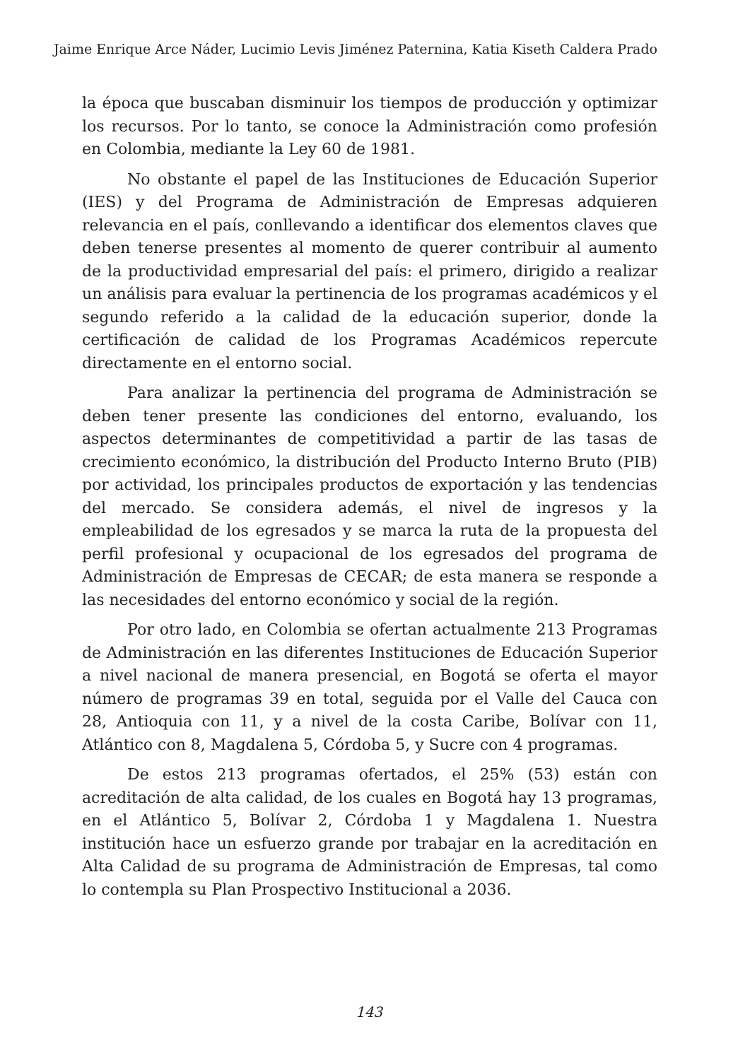Jaime Enrique Arce Náder, Lucimio Levis Jiménez Paternina, Katia Kiseth Caldera Prado
la época que buscaban disminuir los tiempos de producción y optimizar los recursos. Por lo tanto, se conoce la Administración como profesión en Colombia, mediante la Ley 60 de 1981.
No obstante el papel de las Instituciones de Educación Superior (IES) y del Programa de Administración de Empresas adquieren relevancia en el país, conllevando a identificar dos elementos claves que deben tenerse presentes al momento de querer contribuir al aumento de la productividad empresarial del país: el primero, dirigido a realizar un análisis para evaluar la pertinencia de los programas académicos y el segundo referido a la calidad de la educación superior, donde la certificación de calidad de los Programas Académicos repercute directamente en el entorno social.
Para analizar la pertinencia del programa de Administración se deben tener presente las condiciones del entorno, evaluando, los aspectos determinantes de competitividad a partir de las tasas de crecimiento económico, la distribución del Producto Interno Bruto (PIB) por actividad, los principales productos de exportación y las tendencias del mercado. Se considera además, el nivel de ingresos y la empleabilidad de los egresados y se marca la ruta de la propuesta del perfil profesional y ocupacional de los egresados del programa de Administración de Empresas de CECAR; de esta manera se responde a las necesidades del entorno económico y social de la región.
Por otro lado, en Colombia se ofertan actualmente 213 Programas de Administración en las diferentes Instituciones de Educación Superior a nivel nacional de manera presencial, en Bogotá se oferta el mayor número de programas 39 en total, seguida por el Valle del Cauca con 28, Antioquia con 11, y a nivel de la costa Caribe, Bolívar con 11, Atlántico con 8, Magdalena 5, Córdoba 5, y Sucre con 4 programas.
De estos 213 programas ofertados, el 25% (53) están con acreditación de alta calidad, de los cuales en Bogotá hay 13 programas, en el Atlántico 5, Bolívar 2, Córdoba 1 y Magdalena 1. Nuestra institución hace un esfuerzo grande por trabajar en la acreditación en Alta Calidad de su programa de Administración de Empresas, tal como lo contempla su Plan Prospectivo Institucional a 2036.
143